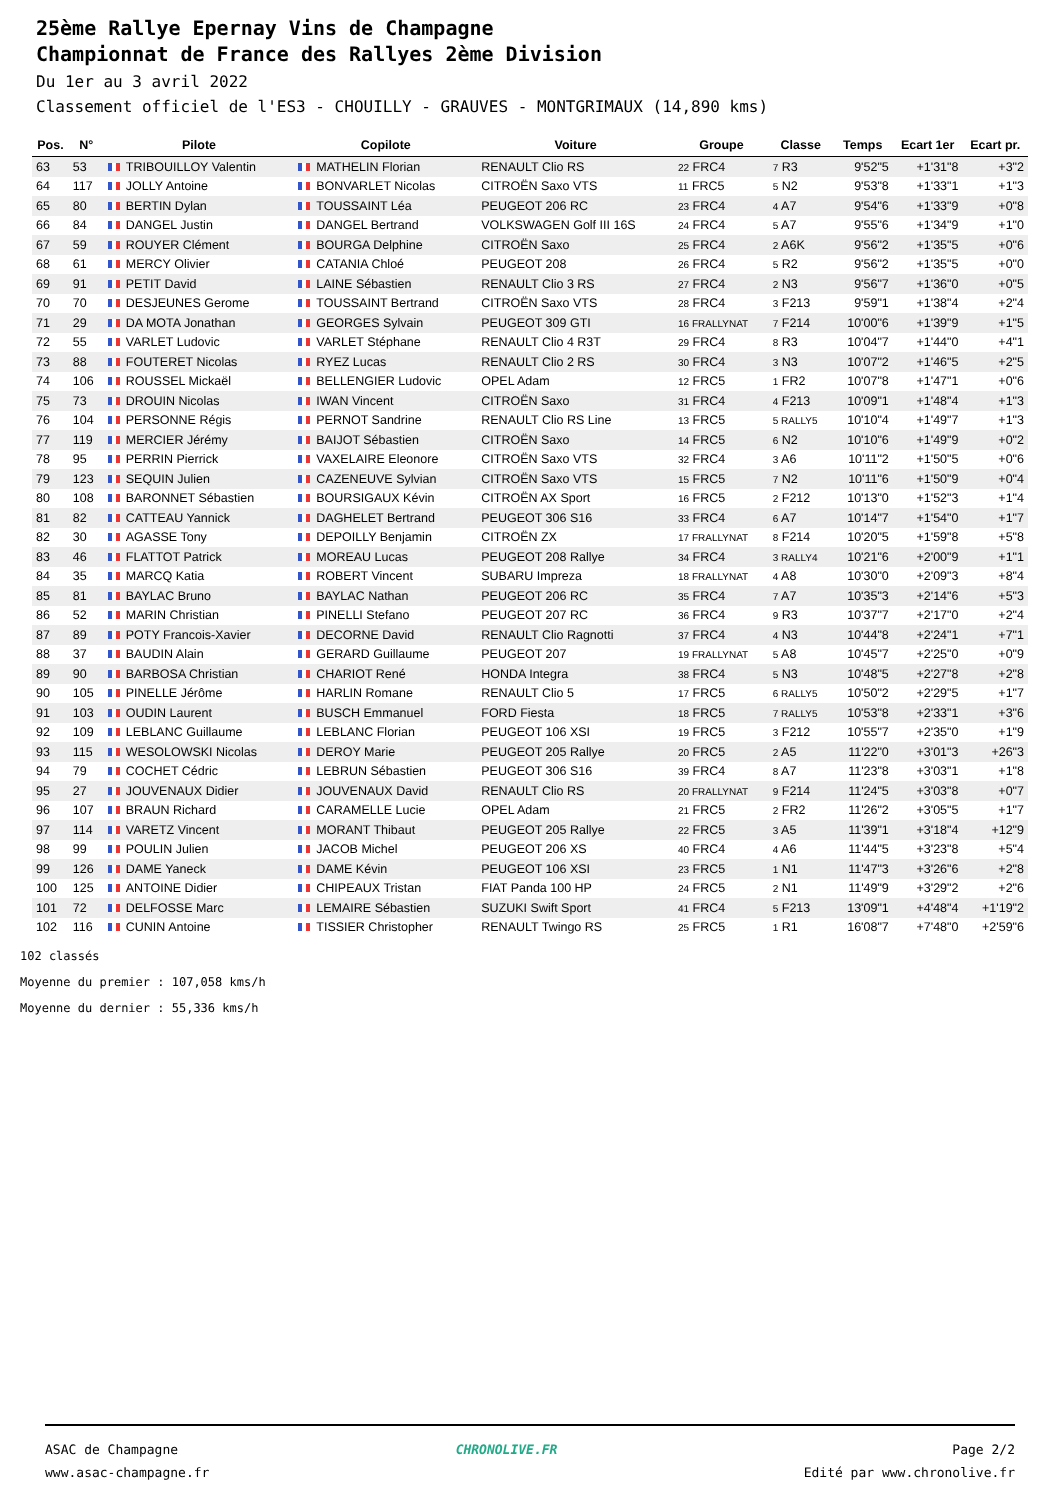25ème Rallye Epernay Vins de Champagne
Championnat de France des Rallyes 2ème Division
Du 1er au 3 avril 2022
Classement officiel de l'ES3 - CHOUILLY - GRAUVES - MONTGRIMAUX (14,890 kms)
| Pos. | N° | Pilote | Copilote | Voiture | Groupe | Classe | Temps | Ecart 1er | Ecart pr. |
| --- | --- | --- | --- | --- | --- | --- | --- | --- | --- |
| 63 | 53 | TRIBOUILLOY Valentin | MATHELIN Florian | RENAULT Clio RS | 22 FRC4 | 7 R3 | 9'52"5 | +1'31"8 | +3"2 |
| 64 | 117 | JOLLY Antoine | BONVARLET Nicolas | CITROËN Saxo VTS | 11 FRC5 | 5 N2 | 9'53"8 | +1'33"1 | +1"3 |
| 65 | 80 | BERTIN Dylan | TOUSSAINT Léa | PEUGEOT 206 RC | 23 FRC4 | 4 A7 | 9'54"6 | +1'33"9 | +0"8 |
| 66 | 84 | DANGEL Justin | DANGEL Bertrand | VOLKSWAGEN Golf III 16S | 24 FRC4 | 5 A7 | 9'55"6 | +1'34"9 | +1"0 |
| 67 | 59 | ROUYER Clément | BOURGA Delphine | CITROËN Saxo | 25 FRC4 | 2 A6K | 9'56"2 | +1'35"5 | +0"6 |
| 68 | 61 | MERCY Olivier | CATANIA Chloé | PEUGEOT 208 | 26 FRC4 | 5 R2 | 9'56"2 | +1'35"5 | +0"0 |
| 69 | 91 | PETIT David | LAINE Sébastien | RENAULT Clio 3 RS | 27 FRC4 | 2 N3 | 9'56"7 | +1'36"0 | +0"5 |
| 70 | 70 | DESJEUNES Gerome | TOUSSAINT Bertrand | CITROËN Saxo VTS | 28 FRC4 | 3 F213 | 9'59"1 | +1'38"4 | +2"4 |
| 71 | 29 | DA MOTA Jonathan | GEORGES Sylvain | PEUGEOT 309 GTI | 16 FRALLYNAT | 7 F214 | 10'00"6 | +1'39"9 | +1"5 |
| 72 | 55 | VARLET Ludovic | VARLET Stéphane | RENAULT Clio 4 R3T | 29 FRC4 | 8 R3 | 10'04"7 | +1'44"0 | +4"1 |
| 73 | 88 | FOUTERET Nicolas | RYEZ Lucas | RENAULT Clio 2 RS | 30 FRC4 | 3 N3 | 10'07"2 | +1'46"5 | +2"5 |
| 74 | 106 | ROUSSEL Mickaël | BELLENGIER Ludovic | OPEL Adam | 12 FRC5 | 1 FR2 | 10'07"8 | +1'47"1 | +0"6 |
| 75 | 73 | DROUIN Nicolas | IWAN Vincent | CITROËN Saxo | 31 FRC4 | 4 F213 | 10'09"1 | +1'48"4 | +1"3 |
| 76 | 104 | PERSONNE Régis | PERNOT Sandrine | RENAULT Clio RS Line | 13 FRC5 | 5 RALLY5 | 10'10"4 | +1'49"7 | +1"3 |
| 77 | 119 | MERCIER Jérémy | BAIJOT Sébastien | CITROËN Saxo | 14 FRC5 | 6 N2 | 10'10"6 | +1'49"9 | +0"2 |
| 78 | 95 | PERRIN Pierrick | VAXELAIRE Eleonore | CITROËN Saxo VTS | 32 FRC4 | 3 A6 | 10'11"2 | +1'50"5 | +0"6 |
| 79 | 123 | SEQUIN Julien | CAZENEUVE Sylvian | CITROËN Saxo VTS | 15 FRC5 | 7 N2 | 10'11"6 | +1'50"9 | +0"4 |
| 80 | 108 | BARONNET Sébastien | BOURSIGAUX Kévin | CITROËN AX Sport | 16 FRC5 | 2 F212 | 10'13"0 | +1'52"3 | +1"4 |
| 81 | 82 | CATTEAU Yannick | DAGHELET Bertrand | PEUGEOT 306 S16 | 33 FRC4 | 6 A7 | 10'14"7 | +1'54"0 | +1"7 |
| 82 | 30 | AGASSE Tony | DEPOILLY Benjamin | CITROËN ZX | 17 FRALLYNAT | 8 F214 | 10'20"5 | +1'59"8 | +5"8 |
| 83 | 46 | FLATTOT Patrick | MOREAU Lucas | PEUGEOT 208 Rallye | 34 FRC4 | 3 RALLY4 | 10'21"6 | +2'00"9 | +1"1 |
| 84 | 35 | MARCQ Katia | ROBERT Vincent | SUBARU Impreza | 18 FRALLYNAT | 4 A8 | 10'30"0 | +2'09"3 | +8"4 |
| 85 | 81 | BAYLAC Bruno | BAYLAC Nathan | PEUGEOT 206 RC | 35 FRC4 | 7 A7 | 10'35"3 | +2'14"6 | +5"3 |
| 86 | 52 | MARIN Christian | PINELLI Stefano | PEUGEOT 207 RC | 36 FRC4 | 9 R3 | 10'37"7 | +2'17"0 | +2"4 |
| 87 | 89 | POTY Francois-Xavier | DECORNE David | RENAULT Clio Ragnotti | 37 FRC4 | 4 N3 | 10'44"8 | +2'24"1 | +7"1 |
| 88 | 37 | BAUDIN Alain | GERARD Guillaume | PEUGEOT 207 | 19 FRALLYNAT | 5 A8 | 10'45"7 | +2'25"0 | +0"9 |
| 89 | 90 | BARBOSA Christian | CHARIOT René | HONDA Integra | 38 FRC4 | 5 N3 | 10'48"5 | +2'27"8 | +2"8 |
| 90 | 105 | PINELLE Jérôme | HARLIN Romane | RENAULT Clio 5 | 17 FRC5 | 6 RALLY5 | 10'50"2 | +2'29"5 | +1"7 |
| 91 | 103 | OUDIN Laurent | BUSCH Emmanuel | FORD Fiesta | 18 FRC5 | 7 RALLY5 | 10'53"8 | +2'33"1 | +3"6 |
| 92 | 109 | LEBLANC Guillaume | LEBLANC Florian | PEUGEOT 106 XSI | 19 FRC5 | 3 F212 | 10'55"7 | +2'35"0 | +1"9 |
| 93 | 115 | WESOLOWSKI Nicolas | DEROY Marie | PEUGEOT 205 Rallye | 20 FRC5 | 2 A5 | 11'22"0 | +3'01"3 | +26"3 |
| 94 | 79 | COCHET Cédric | LEBRUN Sébastien | PEUGEOT 306 S16 | 39 FRC4 | 8 A7 | 11'23"8 | +3'03"1 | +1"8 |
| 95 | 27 | JOUVENAUX Didier | JOUVENAUX David | RENAULT Clio RS | 20 FRALLYNAT | 9 F214 | 11'24"5 | +3'03"8 | +0"7 |
| 96 | 107 | BRAUN Richard | CARAMELLE Lucie | OPEL Adam | 21 FRC5 | 2 FR2 | 11'26"2 | +3'05"5 | +1"7 |
| 97 | 114 | VARETZ Vincent | MORANT Thibaut | PEUGEOT 205 Rallye | 22 FRC5 | 3 A5 | 11'39"1 | +3'18"4 | +12"9 |
| 98 | 99 | POULIN Julien | JACOB Michel | PEUGEOT 206 XS | 40 FRC4 | 4 A6 | 11'44"5 | +3'23"8 | +5"4 |
| 99 | 126 | DAME Yaneck | DAME Kévin | PEUGEOT 106 XSI | 23 FRC5 | 1 N1 | 11'47"3 | +3'26"6 | +2"8 |
| 100 | 125 | ANTOINE Didier | CHIPEAUX Tristan | FIAT Panda 100 HP | 24 FRC5 | 2 N1 | 11'49"9 | +3'29"2 | +2"6 |
| 101 | 72 | DELFOSSE Marc | LEMAIRE Sébastien | SUZUKI Swift Sport | 41 FRC4 | 5 F213 | 13'09"1 | +4'48"4 | +1'19"2 |
| 102 | 116 | CUNIN Antoine | TISSIER Christopher | RENAULT Twingo RS | 25 FRC5 | 1 R1 | 16'08"7 | +7'48"0 | +2'59"6 |
102 classés
Moyenne du premier : 107,058 kms/h
Moyenne du dernier : 55,336 kms/h
ASAC de Champagne
www.asac-champagne.fr
CHRONOLIVE.FR Page 2/2
Edité par www.chronolive.fr